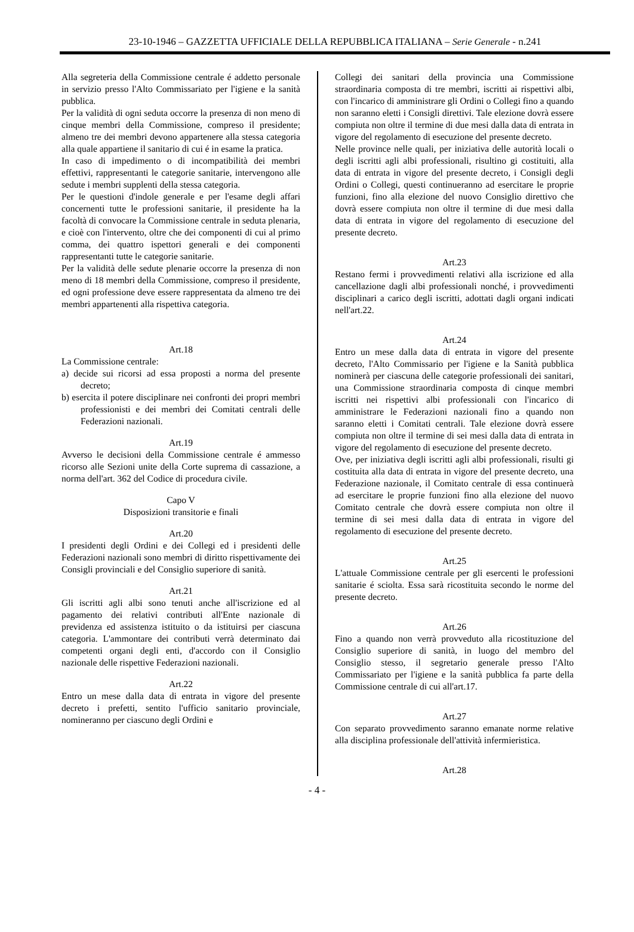23-10-1946 – GAZZETTA UFFICIALE DELLA REPUBBLICA ITALIANA – Serie Generale - n.241
Alla segreteria della Commissione centrale é addetto personale in servizio presso l'Alto Commissariato per l'igiene e la sanità pubblica.
Per la validità di ogni seduta occorre la presenza di non meno di cinque membri della Commissione, compreso il presidente; almeno tre dei membri devono appartenere alla stessa categoria alla quale appartiene il sanitario di cui é in esame la pratica.
In caso di impedimento o di incompatibilità dei membri effettivi, rappresentanti le categorie sanitarie, intervengono alle sedute i membri supplenti della stessa categoria.
Per le questioni d'indole generale e per l'esame degli affari concernenti tutte le professioni sanitarie, il presidente ha la facoltà di convocare la Commissione centrale in seduta plenaria, e cioè con l'intervento, oltre che dei componenti di cui al primo comma, dei quattro ispettori generali e dei componenti rappresentanti tutte le categorie sanitarie.
Per la validità delle sedute plenarie occorre la presenza di non meno di 18 membri della Commissione, compreso il presidente, ed ogni professione deve essere rappresentata da almeno tre dei membri appartenenti alla rispettiva categoria.
Art.18
La Commissione centrale:
a) decide sui ricorsi ad essa proposti a norma del presente decreto;
b) esercita il potere disciplinare nei confronti dei propri membri professionisti e dei membri dei Comitati centrali delle Federazioni nazionali.
Art.19
Avverso le decisioni della Commissione centrale é ammesso ricorso alle Sezioni unite della Corte suprema di cassazione, a norma dell'art. 362 del Codice di procedura civile.
Capo V
Disposizioni transitorie e finali
Art.20
I presidenti degli Ordini e dei Collegi ed i presidenti delle Federazioni nazionali sono membri di diritto rispettivamente dei Consigli provinciali e del Consiglio superiore di sanità.
Art.21
Gli iscritti agli albi sono tenuti anche all'iscrizione ed al pagamento dei relativi contributi all'Ente nazionale di previdenza ed assistenza istituito o da istituirsi per ciascuna categoria. L'ammontare dei contributi verrà determinato dai competenti organi degli enti, d'accordo con il Consiglio nazionale delle rispettive Federazioni nazionali.
Art.22
Entro un mese dalla data di entrata in vigore del presente decreto i prefetti, sentito l'ufficio sanitario provinciale, nomineranno per ciascuno degli Ordini e
Collegi dei sanitari della provincia una Commissione straordinaria composta di tre membri, iscritti ai rispettivi albi, con l'incarico di amministrare gli Ordini o Collegi fino a quando non saranno eletti i Consigli direttivi. Tale elezione dovrà essere compiuta non oltre il termine di due mesi dalla data di entrata in vigore del regolamento di esecuzione del presente decreto.
Nelle province nelle quali, per iniziativa delle autorità locali o degli iscritti agli albi professionali, risultino gi costituiti, alla data di entrata in vigore del presente decreto, i Consigli degli Ordini o Collegi, questi continueranno ad esercitare le proprie funzioni, fino alla elezione del nuovo Consiglio direttivo che dovrà essere compiuta non oltre il termine di due mesi dalla data di entrata in vigore del regolamento di esecuzione del presente decreto.
Art.23
Restano fermi i provvedimenti relativi alla iscrizione ed alla cancellazione dagli albi professionali nonché, i provvedimenti disciplinari a carico degli iscritti, adottati dagli organi indicati nell'art.22.
Art.24
Entro un mese dalla data di entrata in vigore del presente decreto, l'Alto Commissario per l'igiene e la Sanità pubblica nominerà per ciascuna delle categorie professionali dei sanitari, una Commissione straordinaria composta di cinque membri iscritti nei rispettivi albi professionali con l'incarico di amministrare le Federazioni nazionali fino a quando non saranno eletti i Comitati centrali. Tale elezione dovrà essere compiuta non oltre il termine di sei mesi dalla data di entrata in vigore del regolamento di esecuzione del presente decreto.
Ove, per iniziativa degli iscritti agli albi professionali, risulti gi costituita alla data di entrata in vigore del presente decreto, una Federazione nazionale, il Comitato centrale di essa continuerà ad esercitare le proprie funzioni fino alla elezione del nuovo Comitato centrale che dovrà essere compiuta non oltre il termine di sei mesi dalla data di entrata in vigore del regolamento di esecuzione del presente decreto.
Art.25
L'attuale Commissione centrale per gli esercenti le professioni sanitarie é sciolta. Essa sarà ricostituita secondo le norme del presente decreto.
Art.26
Fino a quando non verrà provveduto alla ricostituzione del Consiglio superiore di sanità, in luogo del membro del Consiglio stesso, il segretario generale presso l'Alto Commissariato per l'igiene e la sanità pubblica fa parte della Commissione centrale di cui all'art.17.
Art.27
Con separato provvedimento saranno emanate norme relative alla disciplina professionale dell'attività infermieristica.
Art.28
- 4 -